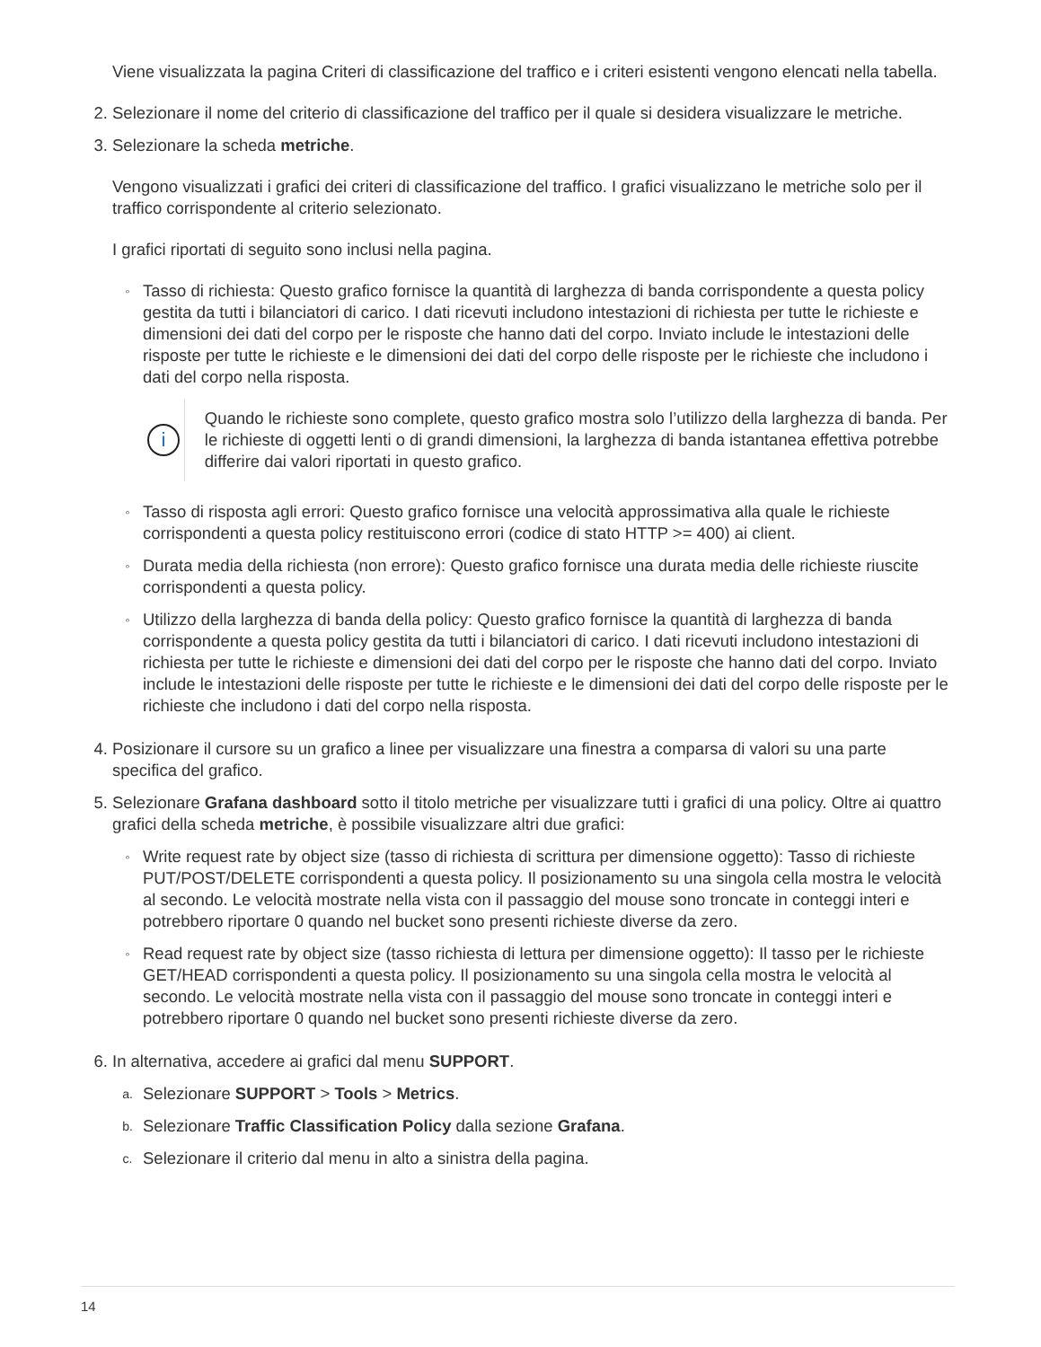Viene visualizzata la pagina Criteri di classificazione del traffico e i criteri esistenti vengono elencati nella tabella.
2. Selezionare il nome del criterio di classificazione del traffico per il quale si desidera visualizzare le metriche.
3. Selezionare la scheda metriche.
Vengono visualizzati i grafici dei criteri di classificazione del traffico. I grafici visualizzano le metriche solo per il traffico corrispondente al criterio selezionato.
I grafici riportati di seguito sono inclusi nella pagina.
◦
Tasso di richiesta: Questo grafico fornisce la quantità di larghezza di banda corrispondente a questa policy gestita da tutti i bilanciatori di carico. I dati ricevuti includono intestazioni di richiesta per tutte le richieste e dimensioni dei dati del corpo per le risposte che hanno dati del corpo. Inviato include le intestazioni delle risposte per tutte le richieste e le dimensioni dei dati del corpo delle risposte per le richieste che includono i dati del corpo nella risposta.
i
Quando le richieste sono complete, questo grafico mostra solo l’utilizzo della larghezza di banda. Per le richieste di oggetti lenti o di grandi dimensioni, la larghezza di banda istantanea effettiva potrebbe differire dai valori riportati in questo grafico.
◦
Tasso di risposta agli errori: Questo grafico fornisce una velocità approssimativa alla quale le richieste corrispondenti a questa policy restituiscono errori (codice di stato HTTP >= 400) ai client.
◦
Durata media della richiesta (non errore): Questo grafico fornisce una durata media delle richieste riuscite corrispondenti a questa policy.
◦
Utilizzo della larghezza di banda della policy: Questo grafico fornisce la quantità di larghezza di banda corrispondente a questa policy gestita da tutti i bilanciatori di carico. I dati ricevuti includono intestazioni di richiesta per tutte le richieste e dimensioni dei dati del corpo per le risposte che hanno dati del corpo. Inviato include le intestazioni delle risposte per tutte le richieste e le dimensioni dei dati del corpo delle risposte per le richieste che includono i dati del corpo nella risposta.
4. Posizionare il cursore su un grafico a linee per visualizzare una finestra a comparsa di valori su una parte specifica del grafico.
5. Selezionare Grafana dashboard sotto il titolo metriche per visualizzare tutti i grafici di una policy. Oltre ai quattro grafici della scheda metriche, è possibile visualizzare altri due grafici:
◦
Write request rate by object size (tasso di richiesta di scrittura per dimensione oggetto): Tasso di richieste PUT/POST/DELETE corrispondenti a questa policy. Il posizionamento su una singola cella mostra le velocità al secondo. Le velocità mostrate nella vista con il passaggio del mouse sono troncate in conteggi interi e potrebbero riportare 0 quando nel bucket sono presenti richieste diverse da zero.
◦
Read request rate by object size (tasso richiesta di lettura per dimensione oggetto): Il tasso per le richieste GET/HEAD corrispondenti a questa policy. Il posizionamento su una singola cella mostra le velocità al secondo. Le velocità mostrate nella vista con il passaggio del mouse sono troncate in conteggi interi e potrebbero riportare 0 quando nel bucket sono presenti richieste diverse da zero.
6. In alternativa, accedere ai grafici dal menu SUPPORT.
a.
Selezionare SUPPORT > Tools > Metrics.
b.
Selezionare Traffic Classification Policy dalla sezione Grafana.
c.
Selezionare il criterio dal menu in alto a sinistra della pagina.
14